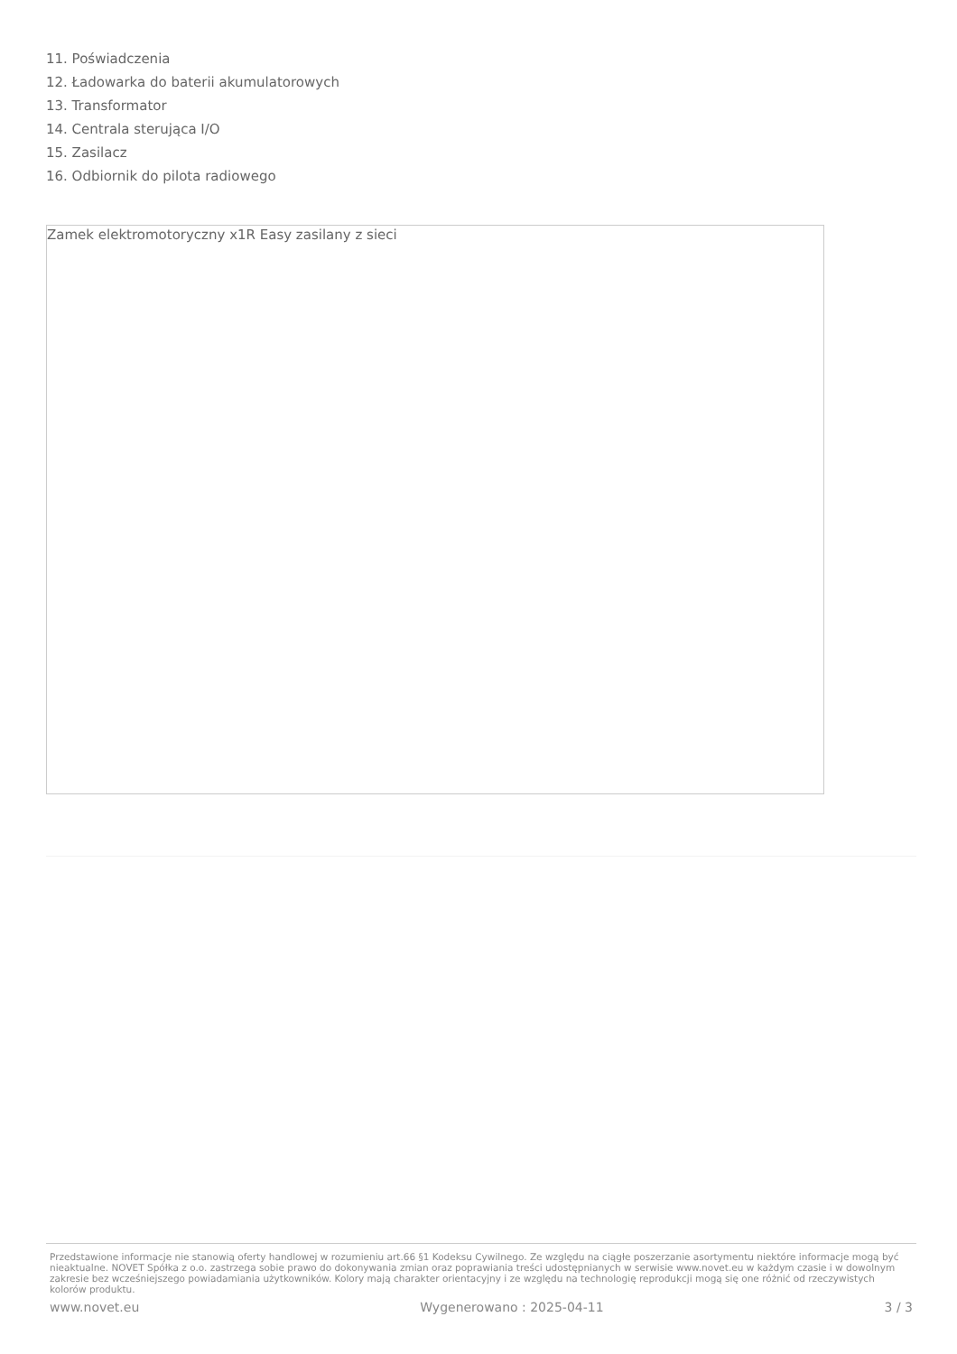11. Poświadczenia
12. Ładowarka do baterii akumulatorowych
13. Transformator
14. Centrala sterująca I/O
15. Zasilacz
16. Odbiornik do pilota radiowego
Zamek elektromotoryczny x1R Easy zasilany z sieci
Przedstawione informacje nie stanowią oferty handlowej w rozumieniu art.66 §1 Kodeksu Cywilnego. Ze względu na ciągłe poszerzanie asortymentu niektóre informacje mogą być nieaktualne. NOVET Spółka z o.o. zastrzega sobie prawo do dokonywania zmian oraz poprawiania treści udostępnianych w serwisie www.novet.eu w każdym czasie i w dowolnym zakresie bez wcześniejszego powiadamiania użytkowników. Kolory mają charakter orientacyjny i ze względu na technologię reprodukcji mogą się one różnić od rzeczywistych kolorów produktu.
www.novet.eu Wygenerowano : 2025-04-11 3 / 3